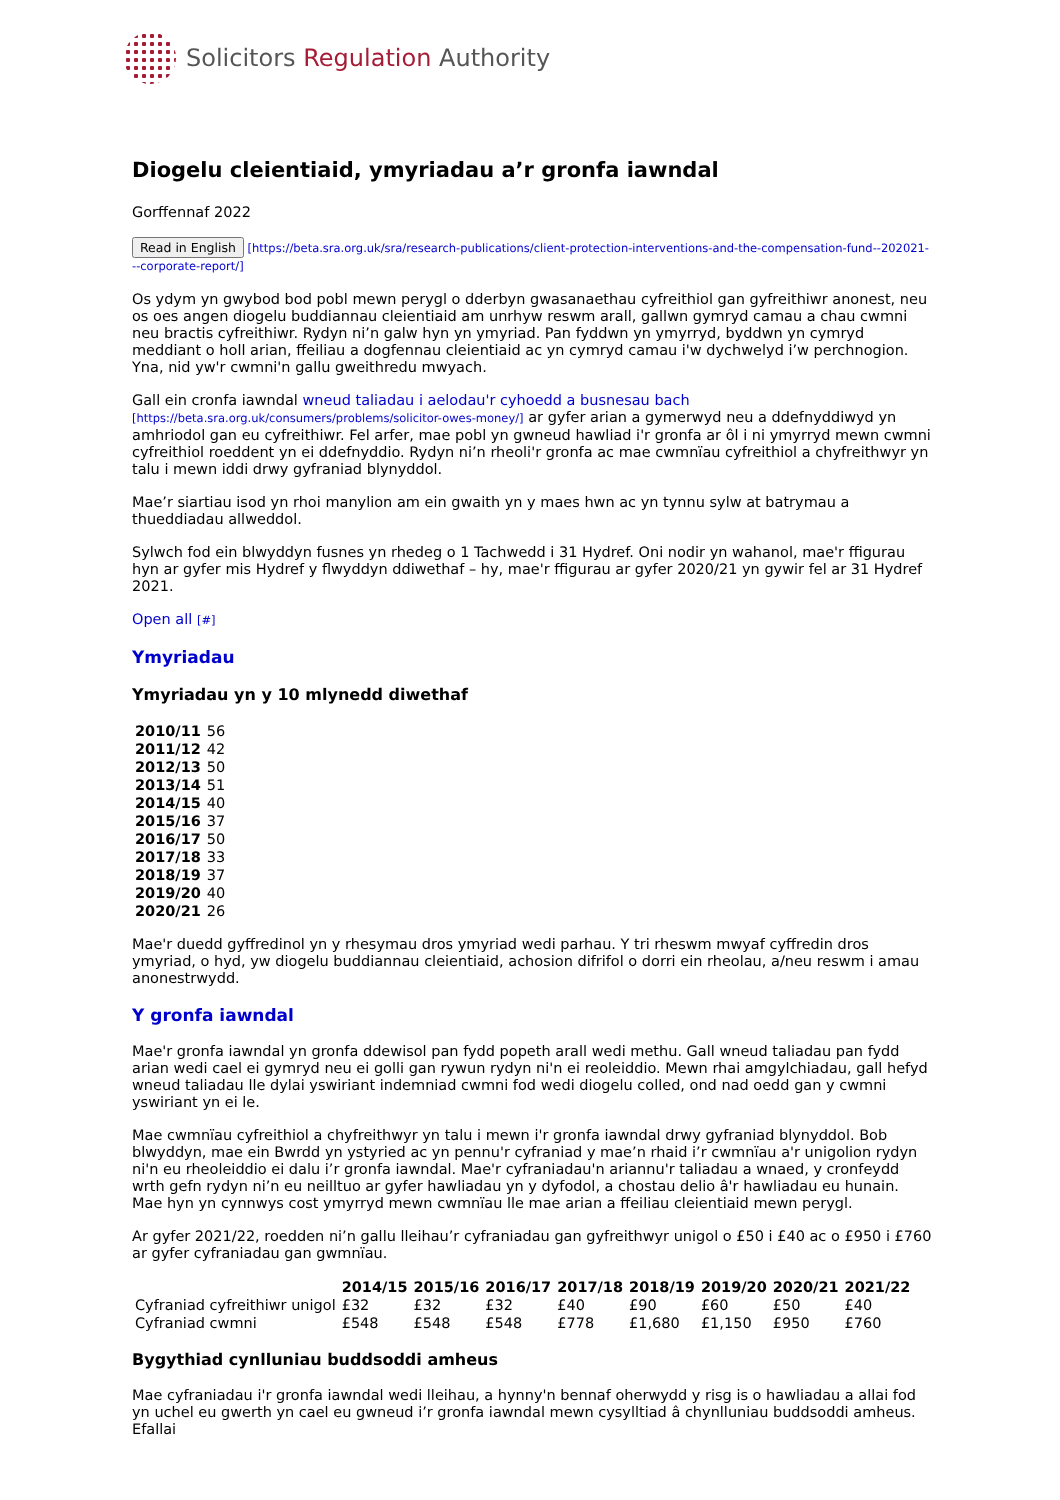Solicitors Regulation Authority
Diogelu cleientiaid, ymyriadau a’r gronfa iawndal
Gorffennaf 2022
Read in English [https://beta.sra.org.uk/sra/research-publications/client-protection-interventions-and-the-compensation-fund--202021---corporate-report/]
Os ydym yn gwybod bod pobl mewn perygl o dderbyn gwasanaethau cyfreithiol gan gyfreithiwr anonest, neu os oes angen diogelu buddiannau cleientiaid am unrhyw reswm arall, gallwn gymryd camau a chau cwmni neu bractis cyfreithiwr. Rydyn ni’n galw hyn yn ymyriad. Pan fyddwn yn ymyrryd, byddwn yn cymryd meddiant o holl arian, ffeiliau a dogfennau cleientiaid ac yn cymryd camau i'w dychwelyd i’w perchnogion. Yna, nid yw'r cwmni'n gallu gweithredu mwyach.
Gall ein cronfa iawndal wneud taliadau i aelodau'r cyhoedd a busnesau bach [https://beta.sra.org.uk/consumers/problems/solicitor-owes-money/] ar gyfer arian a gymerwyd neu a ddefnyddiwyd yn amhriodol gan eu cyfreithiwr. Fel arfer, mae pobl yn gwneud hawliad i'r gronfa ar ôl i ni ymyrryd mewn cwmni cyfreithiol roeddent yn ei ddefnyddio. Rydyn ni’n rheoli'r gronfa ac mae cwmnïau cyfreithiol a chyfreithwyr yn talu i mewn iddi drwy gyfraniad blynyddol.
Mae’r siartiau isod yn rhoi manylion am ein gwaith yn y maes hwn ac yn tynnu sylw at batrymau a thueddiadau allweddol.
Sylwch fod ein blwyddyn fusnes yn rhedeg o 1 Tachwedd i 31 Hydref. Oni nodir yn wahanol, mae'r ffigurau hyn ar gyfer mis Hydref y flwyddyn ddiwethaf – hy, mae'r ffigurau ar gyfer 2020/21 yn gywir fel ar 31 Hydref 2021.
Open all [#]
Ymyriadau
Ymyriadau yn y 10 mlynedd diwethaf
| 2010/11 | 56 |
| 2011/12 | 42 |
| 2012/13 | 50 |
| 2013/14 | 51 |
| 2014/15 | 40 |
| 2015/16 | 37 |
| 2016/17 | 50 |
| 2017/18 | 33 |
| 2018/19 | 37 |
| 2019/20 | 40 |
| 2020/21 | 26 |
Mae'r duedd gyffredinol yn y rhesymau dros ymyriad wedi parhau. Y tri rheswm mwyaf cyffredin dros ymyriad, o hyd, yw diogelu buddiannau cleientiaid, achosion difrifol o dorri ein rheolau, a/neu reswm i amau anonestrwydd.
Y gronfa iawndal
Mae'r gronfa iawndal yn gronfa ddewisol pan fydd popeth arall wedi methu. Gall wneud taliadau pan fydd arian wedi cael ei gymryd neu ei golli gan rywun rydyn ni'n ei reoleiddio. Mewn rhai amgylchiadau, gall hefyd wneud taliadau lle dylai yswiriant indemniad cwmni fod wedi diogelu colled, ond nad oedd gan y cwmni yswiriant yn ei le.
Mae cwmnïau cyfreithiol a chyfreithwyr yn talu i mewn i'r gronfa iawndal drwy gyfraniad blynyddol. Bob blwyddyn, mae ein Bwrdd yn ystyried ac yn pennu'r cyfraniad y mae’n rhaid i’r cwmnïau a'r unigolion rydyn ni'n eu rheoleiddio ei dalu i’r gronfa iawndal. Mae'r cyfraniadau'n ariannu'r taliadau a wnaed, y cronfeydd wrth gefn rydyn ni’n eu neilltuo ar gyfer hawliadau yn y dyfodol, a chostau delio â'r hawliadau eu hunain. Mae hyn yn cynnwys cost ymyrryd mewn cwmnïau lle mae arian a ffeiliau cleientiaid mewn perygl.
Ar gyfer 2021/22, roedden ni’n gallu lleihau’r cyfraniadau gan gyfreithwyr unigol o £50 i £40 ac o £950 i £760 ar gyfer cyfraniadau gan gwmnïau.
| | 2014/15 | 2015/16 | 2016/17 | 2017/18 | 2018/19 | 2019/20 | 2020/21 | 2021/22 |
| --- | --- | --- | --- | --- | --- | --- | --- | --- |
| Cyfraniad cyfreithiwr unigol | £32 | £32 | £32 | £40 | £90 | £60 | £50 | £40 |
| Cyfraniad cwmni | £548 | £548 | £548 | £778 | £1,680 | £1,150 | £950 | £760 |
Bygythiad cynlluniau buddsoddi amheus
Mae cyfraniadau i'r gronfa iawndal wedi lleihau, a hynny'n bennaf oherwydd y risg is o hawliadau a allai fod yn uchel eu gwerth yn cael eu gwneud i’r gronfa iawndal mewn cysylltiad â chynlluniau buddsoddi amheus. Efallai